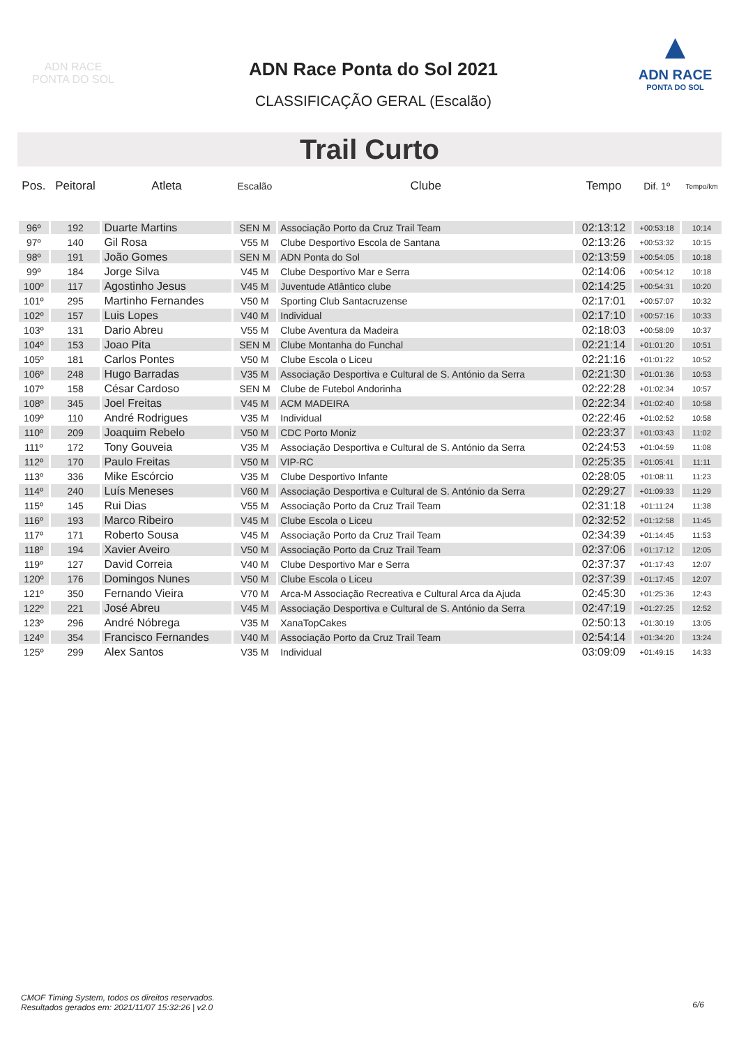ADN RACE
PONTA DO SOL
ADN Race Ponta do Sol 2021
CLASSIFICAÇÃO GERAL (Escalão)
▲
ADN RACE
PONTA DO SOL
Trail Curto
| Pos. | Peitoral | Atleta | Escalão | Clube | Tempo | Dif. 1º | Tempo/km |
| --- | --- | --- | --- | --- | --- | --- | --- |
| 96º | 192 | Duarte Martins | SEN M | Associação Porto da Cruz Trail Team | 02:13:12 | +00:53:18 | 10:14 |
| 97º | 140 | Gil Rosa | V55 M | Clube Desportivo Escola de Santana | 02:13:26 | +00:53:32 | 10:15 |
| 98º | 191 | João Gomes | SEN M | ADN Ponta do Sol | 02:13:59 | +00:54:05 | 10:18 |
| 99º | 184 | Jorge Silva | V45 M | Clube Desportivo Mar e Serra | 02:14:06 | +00:54:12 | 10:18 |
| 100º | 117 | Agostinho Jesus | V45 M | Juventude Atlântico clube | 02:14:25 | +00:54:31 | 10:20 |
| 101º | 295 | Martinho Fernandes | V50 M | Sporting Club Santacruzense | 02:17:01 | +00:57:07 | 10:32 |
| 102º | 157 | Luis Lopes | V40 M | Individual | 02:17:10 | +00:57:16 | 10:33 |
| 103º | 131 | Dario Abreu | V55 M | Clube Aventura da Madeira | 02:18:03 | +00:58:09 | 10:37 |
| 104º | 153 | Joao Pita | SEN M | Clube Montanha do Funchal | 02:21:14 | +01:01:20 | 10:51 |
| 105º | 181 | Carlos Pontes | V50 M | Clube Escola o Liceu | 02:21:16 | +01:01:22 | 10:52 |
| 106º | 248 | Hugo Barradas | V35 M | Associação Desportiva e Cultural de S. António da Serra | 02:21:30 | +01:01:36 | 10:53 |
| 107º | 158 | César Cardoso | SEN M | Clube de Futebol Andorinha | 02:22:28 | +01:02:34 | 10:57 |
| 108º | 345 | Joel Freitas | V45 M | ACM MADEIRA | 02:22:34 | +01:02:40 | 10:58 |
| 109º | 110 | André Rodrigues | V35 M | Individual | 02:22:46 | +01:02:52 | 10:58 |
| 110º | 209 | Joaquim Rebelo | V50 M | CDC Porto Moniz | 02:23:37 | +01:03:43 | 11:02 |
| 111º | 172 | Tony Gouveia | V35 M | Associação Desportiva e Cultural de S. António da Serra | 02:24:53 | +01:04:59 | 11:08 |
| 112º | 170 | Paulo Freitas | V50 M | VIP-RC | 02:25:35 | +01:05:41 | 11:11 |
| 113º | 336 | Mike Escórcio | V35 M | Clube Desportivo Infante | 02:28:05 | +01:08:11 | 11:23 |
| 114º | 240 | Luís Meneses | V60 M | Associação Desportiva e Cultural de S. António da Serra | 02:29:27 | +01:09:33 | 11:29 |
| 115º | 145 | Rui Dias | V55 M | Associação Porto da Cruz Trail Team | 02:31:18 | +01:11:24 | 11:38 |
| 116º | 193 | Marco Ribeiro | V45 M | Clube Escola o Liceu | 02:32:52 | +01:12:58 | 11:45 |
| 117º | 171 | Roberto Sousa | V45 M | Associação Porto da Cruz Trail Team | 02:34:39 | +01:14:45 | 11:53 |
| 118º | 194 | Xavier Aveiro | V50 M | Associação Porto da Cruz Trail Team | 02:37:06 | +01:17:12 | 12:05 |
| 119º | 127 | David Correia | V40 M | Clube Desportivo Mar e Serra | 02:37:37 | +01:17:43 | 12:07 |
| 120º | 176 | Domingos Nunes | V50 M | Clube Escola o Liceu | 02:37:39 | +01:17:45 | 12:07 |
| 121º | 350 | Fernando Vieira | V70 M | Arca-M Associação Recreativa e Cultural Arca da Ajuda | 02:45:30 | +01:25:36 | 12:43 |
| 122º | 221 | José Abreu | V45 M | Associação Desportiva e Cultural de S. António da Serra | 02:47:19 | +01:27:25 | 12:52 |
| 123º | 296 | André Nóbrega | V35 M | XanaTopCakes | 02:50:13 | +01:30:19 | 13:05 |
| 124º | 354 | Francisco Fernandes | V40 M | Associação Porto da Cruz Trail Team | 02:54:14 | +01:34:20 | 13:24 |
| 125º | 299 | Alex Santos | V35 M | Individual | 03:09:09 | +01:49:15 | 14:33 |
CMOF Timing System, todos os direitos reservados.
Resultados gerados em: 2021/11/07 15:32:26 | v2.0
6/6